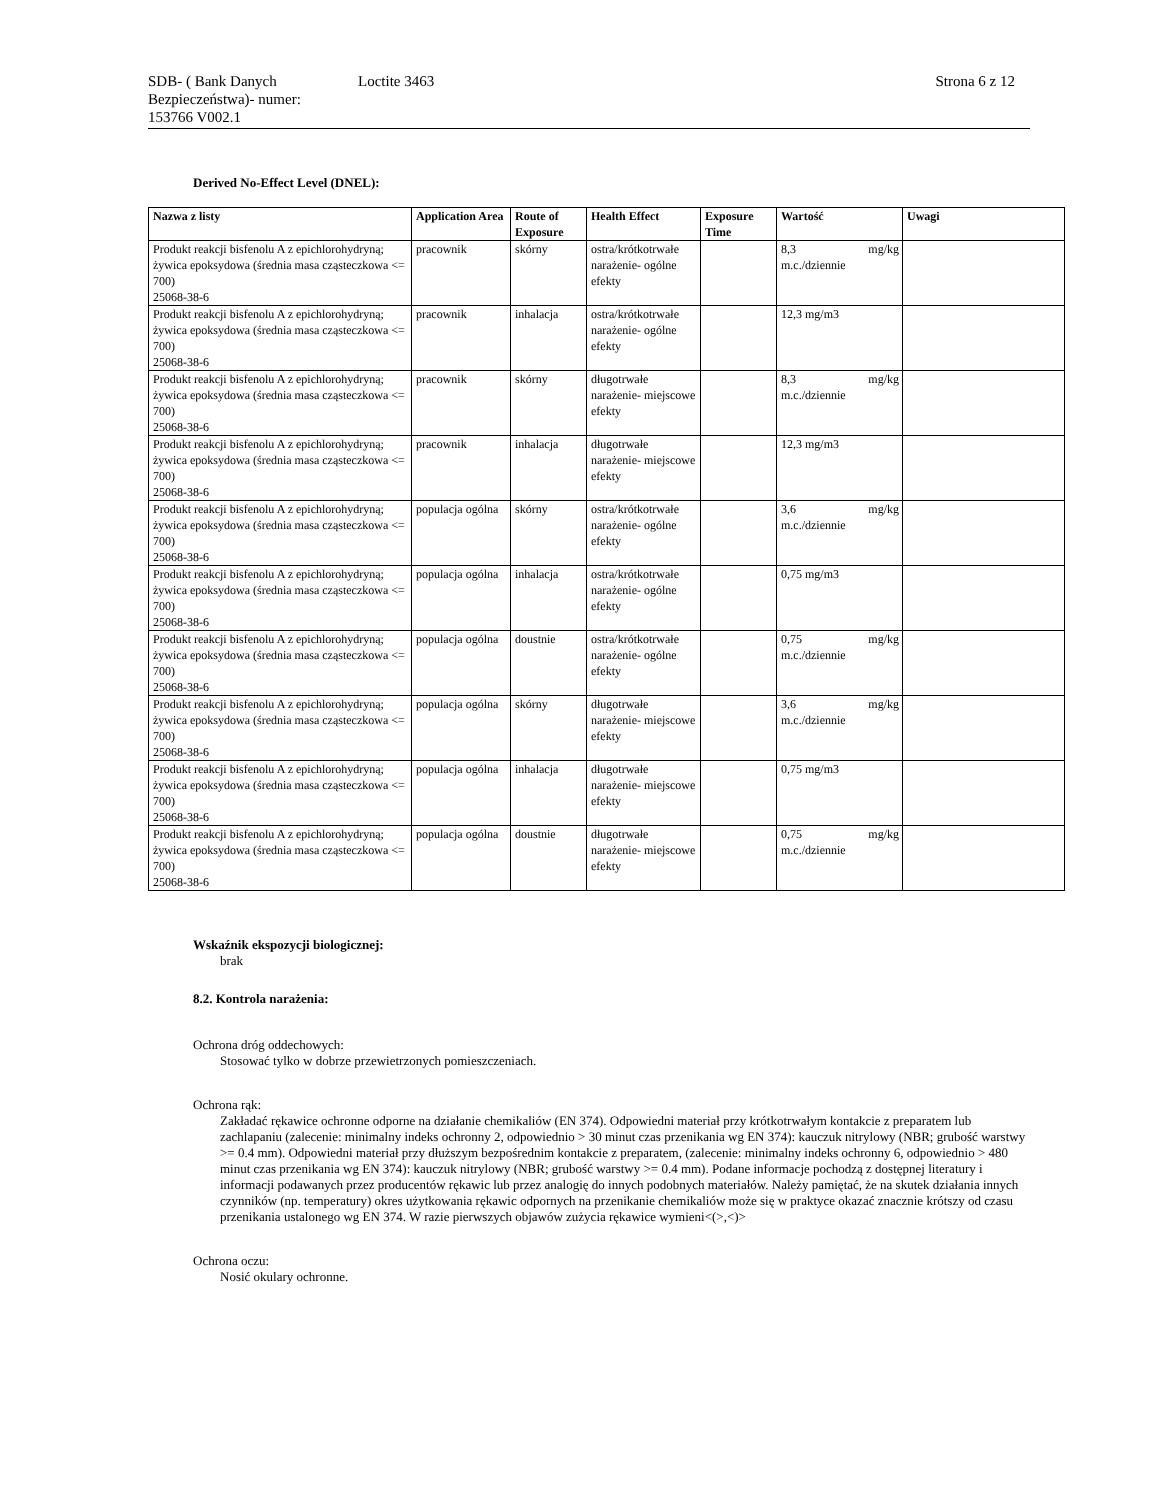SDB- ( Bank Danych Bezpieczeństwa)- numer:
153766 V002.1
Loctite 3463 Strona 6 z 12
Derived No-Effect Level (DNEL):
| Nazwa z listy | Application Area | Route of Exposure | Health Effect | Exposure Time | Wartość | Uwagi |
| --- | --- | --- | --- | --- | --- | --- |
| Produkt reakcji bisfenolu A z epichlorohydryną; żywica epoksydowa (średnia masa cząsteczkowa <= 700) 25068-38-6 | pracownik | skórny | ostra/krótkotrwałe narażenie- ogólne efekty | | 8,3 mg/kg m.c./dziennie | |
| Produkt reakcji bisfenolu A z epichlorohydryną; żywica epoksydowa (średnia masa cząsteczkowa <= 700) 25068-38-6 | pracownik | inhalacja | ostra/krótkotrwałe narażenie- ogólne efekty | | 12,3 mg/m3 | |
| Produkt reakcji bisfenolu A z epichlorohydryną; żywica epoksydowa (średnia masa cząsteczkowa <= 700) 25068-38-6 | pracownik | skórny | długotrwałe narażenie- miejscowe efekty | | 8,3 mg/kg m.c./dziennie | |
| Produkt reakcji bisfenolu A z epichlorohydryną; żywica epoksydowa (średnia masa cząsteczkowa <= 700) 25068-38-6 | pracownik | inhalacja | długotrwałe narażenie- miejscowe efekty | | 12,3 mg/m3 | |
| Produkt reakcji bisfenolu A z epichlorohydryną; żywica epoksydowa (średnia masa cząsteczkowa <= 700) 25068-38-6 | populacja ogólna | skórny | ostra/krótkotrwałe narażenie- ogólne efekty | | 3,6 mg/kg m.c./dziennie | |
| Produkt reakcji bisfenolu A z epichlorohydryną; żywica epoksydowa (średnia masa cząsteczkowa <= 700) 25068-38-6 | populacja ogólna | inhalacja | ostra/krótkotrwałe narażenie- ogólne efekty | | 0,75 mg/m3 | |
| Produkt reakcji bisfenolu A z epichlorohydryną; żywica epoksydowa (średnia masa cząsteczkowa <= 700) 25068-38-6 | populacja ogólna | doustnie | ostra/krótkotrwałe narażenie- ogólne efekty | | 0,75 mg/kg m.c./dziennie | |
| Produkt reakcji bisfenolu A z epichlorohydryną; żywica epoksydowa (średnia masa cząsteczkowa <= 700) 25068-38-6 | populacja ogólna | skórny | długotrwałe narażenie- miejscowe efekty | | 3,6 mg/kg m.c./dziennie | |
| Produkt reakcji bisfenolu A z epichlorohydryną; żywica epoksydowa (średnia masa cząsteczkowa <= 700) 25068-38-6 | populacja ogólna | inhalacja | długotrwałe narażenie- miejscowe efekty | | 0,75 mg/m3 | |
| Produkt reakcji bisfenolu A z epichlorohydryną; żywica epoksydowa (średnia masa cząsteczkowa <= 700) 25068-38-6 | populacja ogólna | doustnie | długotrwałe narażenie- miejscowe efekty | | 0,75 mg/kg m.c./dziennie | |
Wskaźnik ekspozycji biologicznej:
brak
8.2. Kontrola narażenia:
Ochrona dróg oddechowych:
Stosować tylko w dobrze przewietrzonych pomieszczeniach.
Ochrona rąk:
Zakładać rękawice ochronne odporne na działanie chemikaliów (EN 374). Odpowiedni materiał przy krótkotrwałym kontakcie z preparatem lub zachlapaniu (zalecenie: minimalny indeks ochronny 2, odpowiednio > 30 minut czas przenikania wg EN 374): kauczuk nitrylowy (NBR; grubość warstwy >= 0.4 mm). Odpowiedni materiał przy dłuższym bezpośrednim kontakcie z preparatem, (zalecenie: minimalny indeks ochronny 6, odpowiednio > 480 minut czas przenikania wg EN 374): kauczuk nitrylowy (NBR; grubość warstwy >= 0.4 mm). Podane informacje pochodzą z dostępnej literatury i informacji podawanych przez producentów rękawic lub przez analogię do innych podobnych materiałów. Należy pamiętać, że na skutek działania innych czynników (np. temperatury) okres użytkowania rękawic odpornych na przenikanie chemikaliów może się w praktyce okazać znacznie krótszy od czasu przenikania ustalonego wg EN 374. W razie pierwszych objawów zużycia rękawice wymieni<(>,<)>
Ochrona oczu:
Nosić okulary ochronne.